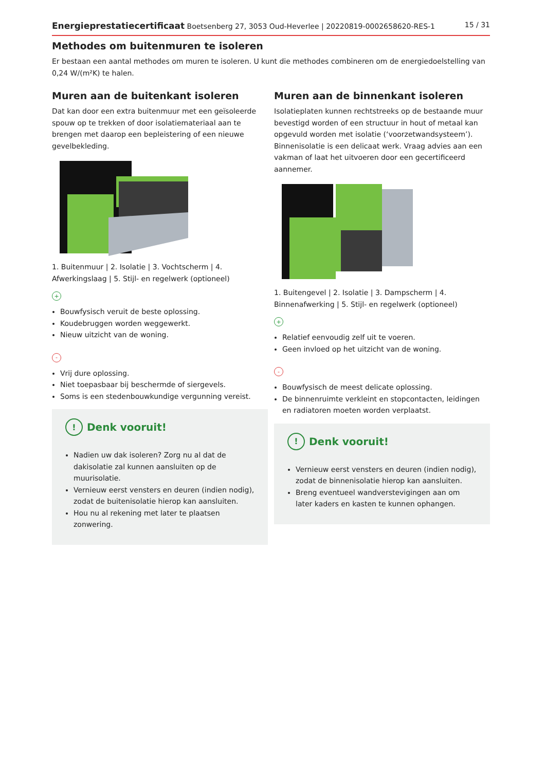Energieprestatiecertificaat Boetsenberg 27, 3053 Oud-Heverlee | 20220819-0002658620-RES-1 15 / 31
Methodes om buitenmuren te isoleren
Er bestaan een aantal methodes om muren te isoleren. U kunt die methodes combineren om de energiedoelstelling van 0,24 W/(m²K) te halen.
Muren aan de buitenkant isoleren
Dat kan door een extra buitenmuur met een geïsoleerde spouw op te trekken of door isolatiemateriaal aan te brengen met daarop een bepleistering of een nieuwe gevelbekleding.
1. Buitenmuur | 2. Isolatie | 3. Vochtscherm | 4. Afwerkingslaag | 5. Stijl- en regelwerk (optioneel)
+
Bouwfysisch veruit de beste oplossing.
Koudebruggen worden weggewerkt.
Nieuw uitzicht van de woning.
-
Vrij dure oplossing.
Niet toepasbaar bij beschermde of siergevels.
Soms is een stedenbouwkundige vergunning vereist.
! Denk vooruit!
Nadien uw dak isoleren? Zorg nu al dat de dakisolatie zal kunnen aansluiten op de muurisolatie.
Vernieuw eerst vensters en deuren (indien nodig), zodat de buitenisolatie hierop kan aansluiten.
Hou nu al rekening met later te plaatsen zonwering.
Muren aan de binnenkant isoleren
Isolatieplaten kunnen rechtstreeks op de bestaande muur bevestigd worden of een structuur in hout of metaal kan opgevuld worden met isolatie (‘voorzetwandsysteem’). Binnenisolatie is een delicaat werk. Vraag advies aan een vakman of laat het uitvoeren door een gecertificeerd aannemer.
1. Buitengevel | 2. Isolatie | 3. Dampscherm | 4. Binnenafwerking | 5. Stijl- en regelwerk (optioneel)
+
Relatief eenvoudig zelf uit te voeren.
Geen invloed op het uitzicht van de woning.
-
Bouwfysisch de meest delicate oplossing.
De binnenruimte verkleint en stopcontacten, leidingen en radiatoren moeten worden verplaatst.
! Denk vooruit!
Vernieuw eerst vensters en deuren (indien nodig), zodat de binnenisolatie hierop kan aansluiten.
Breng eventueel wandverstevigingen aan om later kaders en kasten te kunnen ophangen.